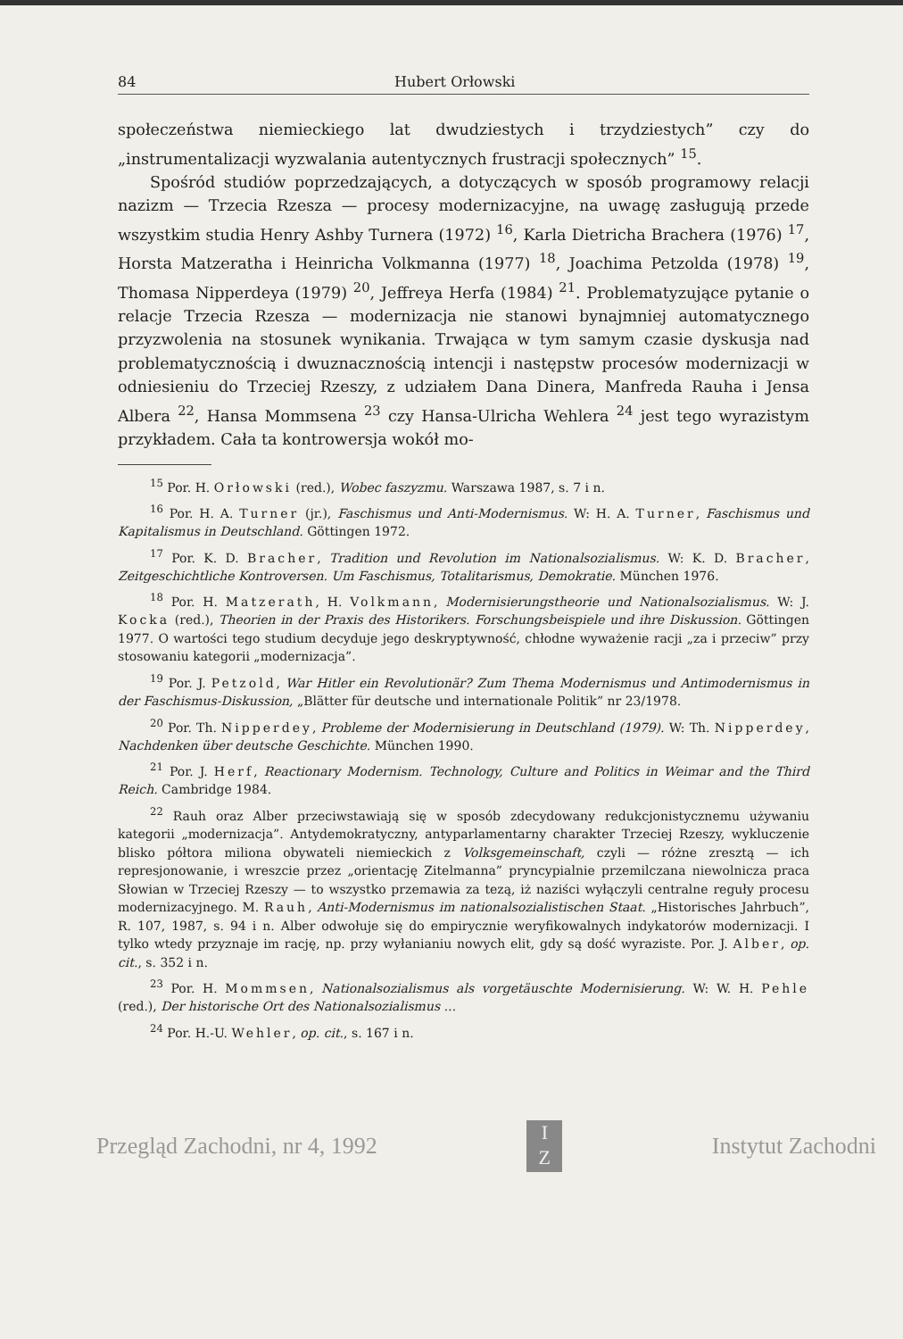84 Hubert Orłowski
społeczeństwa niemieckiego lat dwudziestych i trzydziestych” czy do „instrumentalizacji wyzwalania autentycznych frustracji społecznych” <sup>15</sup>.
Spośród studiów poprzedzających, a dotyczących w sposób programowy relacji nazizm — Trzecia Rzesza — procesy modernizacyjne, na uwagę zasługują przede wszystkim studia Henry Ashby Turnera (1972) <sup>16</sup>, Karla Dietricha Brachera (1976) <sup>17</sup>, Horsta Matzeratha i Heinricha Volkmanna (1977) <sup>18</sup>, Joachima Petzolda (1978) <sup>19</sup>, Thomasa Nipperdeya (1979) <sup>20</sup>, Jeffreya Herfa (1984) <sup>21</sup>. Problematyzujące pytanie o relacje Trzecia Rzesza — modernizacja nie stanowi bynajmniej automatycznego przyzwolenia na stosunek wynikania. Trwająca w tym samym czasie dyskusja nad problematycznością i dwuznacznością intencji i następstw procesów modernizacji w odniesieniu do Trzeciej Rzeszy, z udziałem Dana Dinera, Manfreda Rauha i Jensa Albera <sup>22</sup>, Hansa Mommsena <sup>23</sup> czy Hansa-Ulricha Wehlera <sup>24</sup> jest tego wyrazistym przykładem. Cała ta kontrowersja wokół mo-
<sup>15</sup> Por. H. Orłowski (red.), Wobec faszyzmu. Warszawa 1987, s. 7 i n.
<sup>16</sup> Por. H. A. Turner (jr.), Faschismus und Anti-Modernismus. W: H. A. Turner, Faschismus und Kapitalismus in Deutschland. Göttingen 1972.
<sup>17</sup> Por. K. D. Bracher, Tradition und Revolution im Nationalsozialismus. W: K. D. Bracher, Zeitgeschichtliche Kontroversen. Um Faschismus, Totalitarismus, Demokratie. München 1976.
<sup>18</sup> Por. H. Matzerath, H. Volkmann, Modernisierungstheorie und Nationalsozialismus. W: J. Kocka (red.), Theorien in der Praxis des Historikers. Forschungsbeispiele und ihre Diskussion. Göttingen 1977. O wartości tego studium decyduje jego deskryptywność, chłodne wyważenie racji „za i przeciw” przy stosowaniu kategorii „modernizacja”.
<sup>19</sup> Por. J. Petzold, War Hitler ein Revolutionär? Zum Thema Modernismus und Antimodernismus in der Faschismus-Diskussion, „Blätter für deutsche und internationale Politik” nr 23/1978.
<sup>20</sup> Por. Th. Nipperdey, Probleme der Modernisierung in Deutschland (1979). W: Th. Nipperdey, Nachdenken über deutsche Geschichte. München 1990.
<sup>21</sup> Por. J. Herf, Reactionary Modernism. Technology, Culture and Politics in Weimar and the Third Reich. Cambridge 1984.
<sup>22</sup> Rauh oraz Alber przeciwstawiają się w sposób zdecydowany redukcjonistycznemu używaniu kategorii „modernizacja”. Antydemokratyczny, antyparlamentarny charakter Trzeciej Rzeszy, wykluczenie blisko półtora miliona obywateli niemieckich z Volksgemeinschaft, czyli — różne zresztą — ich represjonowanie, i wreszcie przez „orientację Zitelmanna” pryncypialnie przemilczana niewolnicza praca Słowian w Trzeciej Rzeszy — to wszystko przemawia za tezą, iż naziści wyłączyli centralne reguły procesu modernizacyjnego. M. Rauh, Anti-Modernismus im nationalsozialistischen Staat. „Historisches Jahrbuch”, R. 107, 1987, s. 94 i n. Alber odwołuje się do empirycznie weryfikowalnych indykatorów modernizacji. I tylko wtedy przyznaje im rację, np. przy wyłanianiu nowych elit, gdy są dość wyraziste. Por. J. Alber, op. cit., s. 352 i n.
<sup>23</sup> Por. H. Mommsen, Nationalsozialismus als vorgetäuschte Modernisierung. W: W. H. Pehle (red.), Der historische Ort des Nationalsozialismus ...
<sup>24</sup> Por. H.-U. Wehler, op. cit., s. 167 i n.
Przegląd Zachodni, nr 4, 1992 I
Z Instytut Zachodni